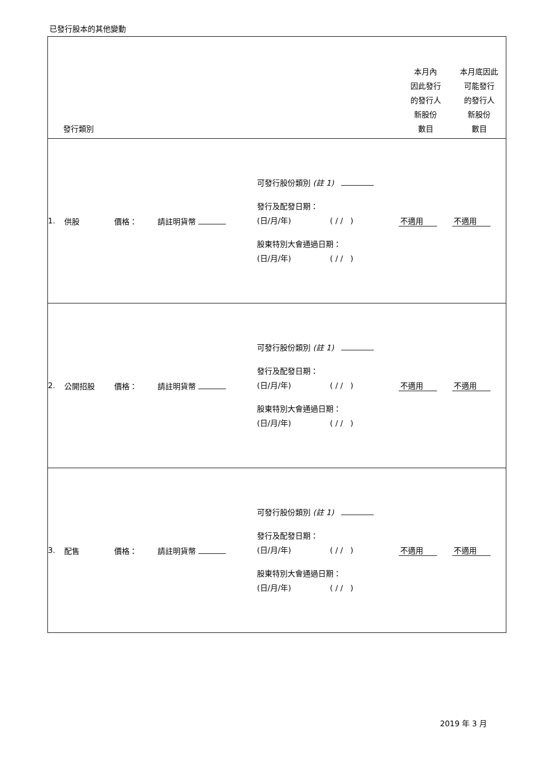已發行股本的其他變動
| 發行類別 | | | | | 本月內 因此發行 的發行人 新股份 數目 | 本月底因此 可能發行 的發行人 新股份 數目 |
| --- | --- | --- | --- | --- | --- | --- |
| 1. | 供股 | 價格： | 請註明貨幣 | 可發行股份類別 (註 1) 發行及配發日期： (日/月/年) ( / / ) 股東特別大會通過日期： (日/月/年) ( / / ) | 不適用 | 不適用 |
| 2. | 公開招股 | 價格： | 請註明貨幣 | 可發行股份類別 (註 1) 發行及配發日期： (日/月/年) ( / / ) 股東特別大會通過日期： (日/月/年) ( / / ) | 不適用 | 不適用 |
| 3. | 配售 | 價格： | 請註明貨幣 | 可發行股份類別 (註 1) 發行及配發日期： (日/月/年) ( / / ) 股東特別大會通過日期： (日/月/年) ( / / ) | 不適用 | 不適用 |
2019 年 3 月